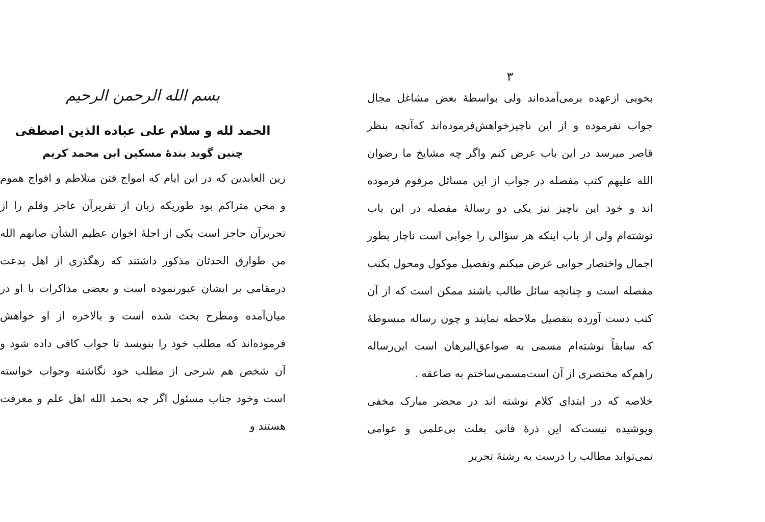بسم الله الرحمن الرحیم
الحمد لله و سلام علی عباده الذین اصطفی
چنین گوید بندهٔ مسکین ابن محمد کریم
زین العابدین که در این ایام که امواج فتن متلاطم و افواج هموم و محن متراکم بود طوریکه زبان از تقریرآن عاجز وقلم را از تحریرآن حاجز است یکی از اجلهٔ اخوان عظیم الشأن صانهم الله من طوارق الحدثان مذکور داشتند که رهگذری از اهل بدعت درمقامی بر ایشان عبورنموده است و بعضی مذاکرات با او در میان‌آمده ومطرح بحث شده است و بالاخره از او خواهش فرموده‌اند که مطلب خود را بنویسد تا جواب کافی داده شود و آن شخص هم شرحی از مطلب خود نگاشته وجواب خواسته است وخود جناب مسئول اگر چه بحمد الله اهل علم و معرفت هستند و
۳
بخوبی ازعهده برمی‌آمده‌اند ولی بواسطهٔ بعض مشاغل مجال جواب نفرموده و از این ناچیزخواهش‌فرموده‌اند که‌آنچه بنظر قاصر میرسد در این باب عرض کنم واگر چه مشایخ ما رضوان الله علیهم کتب مفصله در جواب از این مسائل مرقوم فرموده اند و خود این ناچیز نیز یکی دو رسالهٔ مفصله در این باب نوشته‌ام ولی از باب اینکه هر سؤالی را جوابی است ناچار بطور اجمال واختصار جوابی عرض میکنم وتفصیل موکول ومحول بکتب مفصله است و چنانچه سائل طالب باشند ممکن است که از آن کتب دست آورده بتفصیل ملاحظه نمایند و چون رساله مبسوطهٔ که سابقاً نوشته‌ام مسمی به صواعق‌البرهان است این‌رساله راهم‌که مختصری از آن است‌مسمی‌ساختم به صاعقه .
خلاصه که در ابتدای کلام نوشته اند در محضر مبارک مخفی وپوشیده نیست‌که این ذرهٔ فانی بعلت بی‌علمی و عوامی نمی‌تواند مطالب را درست به رشتهٔ تحریر